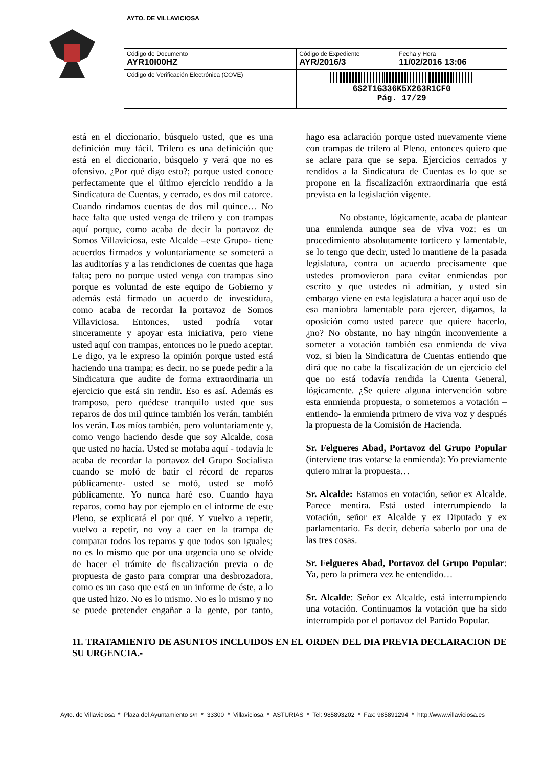| AYTO. DE VILLAVICIOSA | | |
| Código de Documento AYR10I00HZ | Código de Expediente AYR/2016/3 | Fecha y Hora 11/02/2016 13:06 |
| Código de Verificación Electrónica (COVE) | 6S2T1G336K5X263R1CF0 Pág. 17/29 | |
está en el diccionario, búsquelo usted, que es una definición muy fácil. Trilero es una definición que está en el diccionario, búsquelo y verá que no es ofensivo. ¿Por qué digo esto?; porque usted conoce perfectamente que el último ejercicio rendido a la Sindicatura de Cuentas, y cerrado, es dos mil catorce. Cuando rindamos cuentas de dos mil quince… No hace falta que usted venga de trilero y con trampas aquí porque, como acaba de decir la portavoz de Somos Villaviciosa, este Alcalde –este Grupo- tiene acuerdos firmados y voluntariamente se someterá a las auditorías y a las rendiciones de cuentas que haga falta; pero no porque usted venga con trampas sino porque es voluntad de este equipo de Gobierno y además está firmado un acuerdo de investidura, como acaba de recordar la portavoz de Somos Villaviciosa. Entonces, usted podría votar sinceramente y apoyar esta iniciativa, pero viene usted aquí con trampas, entonces no le puedo aceptar. Le digo, ya le expreso la opinión porque usted está haciendo una trampa; es decir, no se puede pedir a la Sindicatura que audite de forma extraordinaria un ejercicio que está sin rendir. Eso es así. Además es tramposo, pero quédese tranquilo usted que sus reparos de dos mil quince también los verán, también los verán. Los míos también, pero voluntariamente y, como vengo haciendo desde que soy Alcalde, cosa que usted no hacía. Usted se mofaba aquí - todavía le acaba de recordar la portavoz del Grupo Socialista cuando se mofó de batir el récord de reparos públicamente- usted se mofó, usted se mofó públicamente. Yo nunca haré eso. Cuando haya reparos, como hay por ejemplo en el informe de este Pleno, se explicará el por qué. Y vuelvo a repetir, vuelvo a repetir, no voy a caer en la trampa de comparar todos los reparos y que todos son iguales; no es lo mismo que por una urgencia uno se olvide de hacer el trámite de fiscalización previa o de propuesta de gasto para comprar una desbrozadora, como es un caso que está en un informe de éste, a lo que usted hizo. No es lo mismo. No es lo mismo y no se puede pretender engañar a la gente, por tanto, hago esa aclaración porque usted nuevamente viene con trampas de trilero al Pleno, entonces quiero que se aclare para que se sepa. Ejercicios cerrados y rendidos a la Sindicatura de Cuentas es lo que se propone en la fiscalización extraordinaria que está prevista en la legislación vigente.
No obstante, lógicamente, acaba de plantear una enmienda aunque sea de viva voz; es un procedimiento absolutamente torticero y lamentable, se lo tengo que decir, usted lo mantiene de la pasada legislatura, contra un acuerdo precisamente que ustedes promovieron para evitar enmiendas por escrito y que ustedes ni admitían, y usted sin embargo viene en esta legislatura a hacer aquí uso de esa maniobra lamentable para ejercer, digamos, la oposición como usted parece que quiere hacerlo, ¿no? No obstante, no hay ningún inconveniente a someter a votación también esa enmienda de viva voz, si bien la Sindicatura de Cuentas entiendo que dirá que no cabe la fiscalización de un ejercicio del que no está todavía rendida la Cuenta General, lógicamente. ¿Se quiere alguna intervención sobre esta enmienda propuesta, o sometemos a votación –entiendo- la enmienda primero de viva voz y después la propuesta de la Comisión de Hacienda.
Sr. Felgueres Abad, Portavoz del Grupo Popular (interviene tras votarse la enmienda): Yo previamente quiero mirar la propuesta…
Sr. Alcalde: Estamos en votación, señor ex Alcalde. Parece mentira. Está usted interrumpiendo la votación, señor ex Alcalde y ex Diputado y ex parlamentario. Es decir, debería saberlo por una de las tres cosas.
Sr. Felgueres Abad, Portavoz del Grupo Popular: Ya, pero la primera vez he entendido…
Sr. Alcalde: Señor ex Alcalde, está interrumpiendo una votación. Continuamos la votación que ha sido interrumpida por el portavoz del Partido Popular.
11. TRATAMIENTO DE ASUNTOS INCLUIDOS EN EL ORDEN DEL DIA PREVIA DECLARACION DE SU URGENCIA.-
Ayto. de Villaviciosa * Plaza del Ayuntamiento s/n * 33300 * Villaviciosa * ASTURIAS * Tel: 985893202 * Fax: 985891294 * http://www.villaviciosa.es